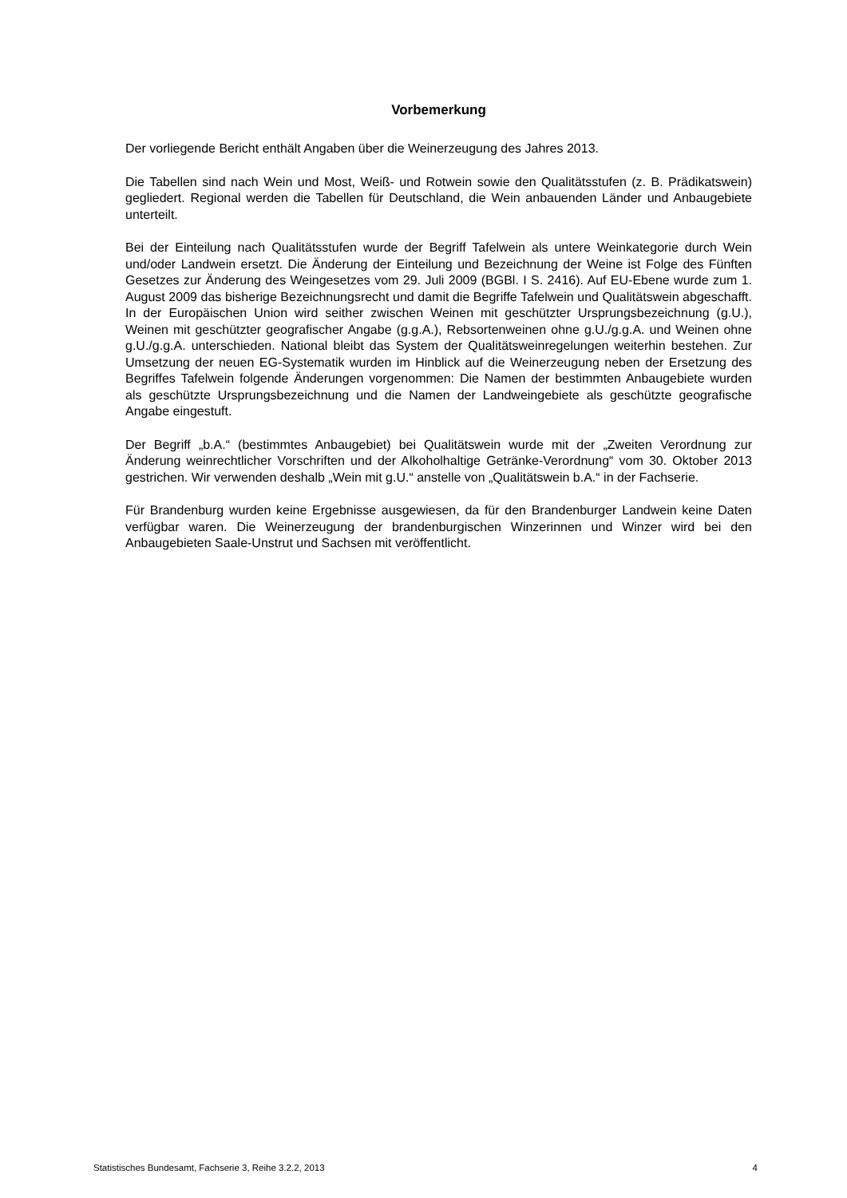Vorbemerkung
Der vorliegende Bericht enthält Angaben über die Weinerzeugung des Jahres 2013.
Die Tabellen sind nach Wein und Most, Weiß- und Rotwein sowie den Qualitätsstufen (z. B. Prädikatswein) gegliedert. Regional werden die Tabellen für Deutschland, die Wein anbauenden Länder und Anbaugebiete unterteilt.
Bei der Einteilung nach Qualitätsstufen wurde der Begriff Tafelwein als untere Weinkategorie durch Wein und/oder Landwein ersetzt. Die Änderung der Einteilung und Bezeichnung der Weine ist Folge des Fünften Gesetzes zur Änderung des Weingesetzes vom 29. Juli 2009 (BGBl. I S. 2416). Auf EU-Ebene wurde zum 1. August 2009 das bisherige Bezeichnungsrecht und damit die Begriffe Tafelwein und Qualitätswein abgeschafft. In der Europäischen Union wird seither zwischen Weinen mit geschützter Ursprungsbezeichnung (g.U.), Weinen mit geschützter geografischer Angabe (g.g.A.), Rebsortenweinen ohne g.U./g.g.A. und Weinen ohne g.U./g.g.A. unterschieden. National bleibt das System der Qualitätsweinregelungen weiterhin bestehen. Zur Umsetzung der neuen EG-Systematik wurden im Hinblick auf die Weinerzeugung neben der Ersetzung des Begriffes Tafelwein folgende Änderungen vorgenommen: Die Namen der bestimmten Anbaugebiete wurden als geschützte Ursprungsbezeichnung und die Namen der Landweingebiete als geschützte geografische Angabe eingestuft.
Der Begriff „b.A.“ (bestimmtes Anbaugebiet) bei Qualitätswein wurde mit der „Zweiten Verordnung zur Änderung weinrechtlicher Vorschriften und der Alkoholhaltige Getränke-Verordnung“ vom 30. Oktober 2013 gestrichen. Wir verwenden deshalb „Wein mit g.U.“ anstelle von „Qualitätswein b.A.“ in der Fachserie.
Für Brandenburg wurden keine Ergebnisse ausgewiesen, da für den Brandenburger Landwein keine Daten verfügbar waren. Die Weinerzeugung der brandenburgischen Winzerinnen und Winzer wird bei den Anbaugebieten Saale-Unstrut und Sachsen mit veröffentlicht.
Statistisches Bundesamt, Fachserie 3, Reihe 3.2.2, 2013 4